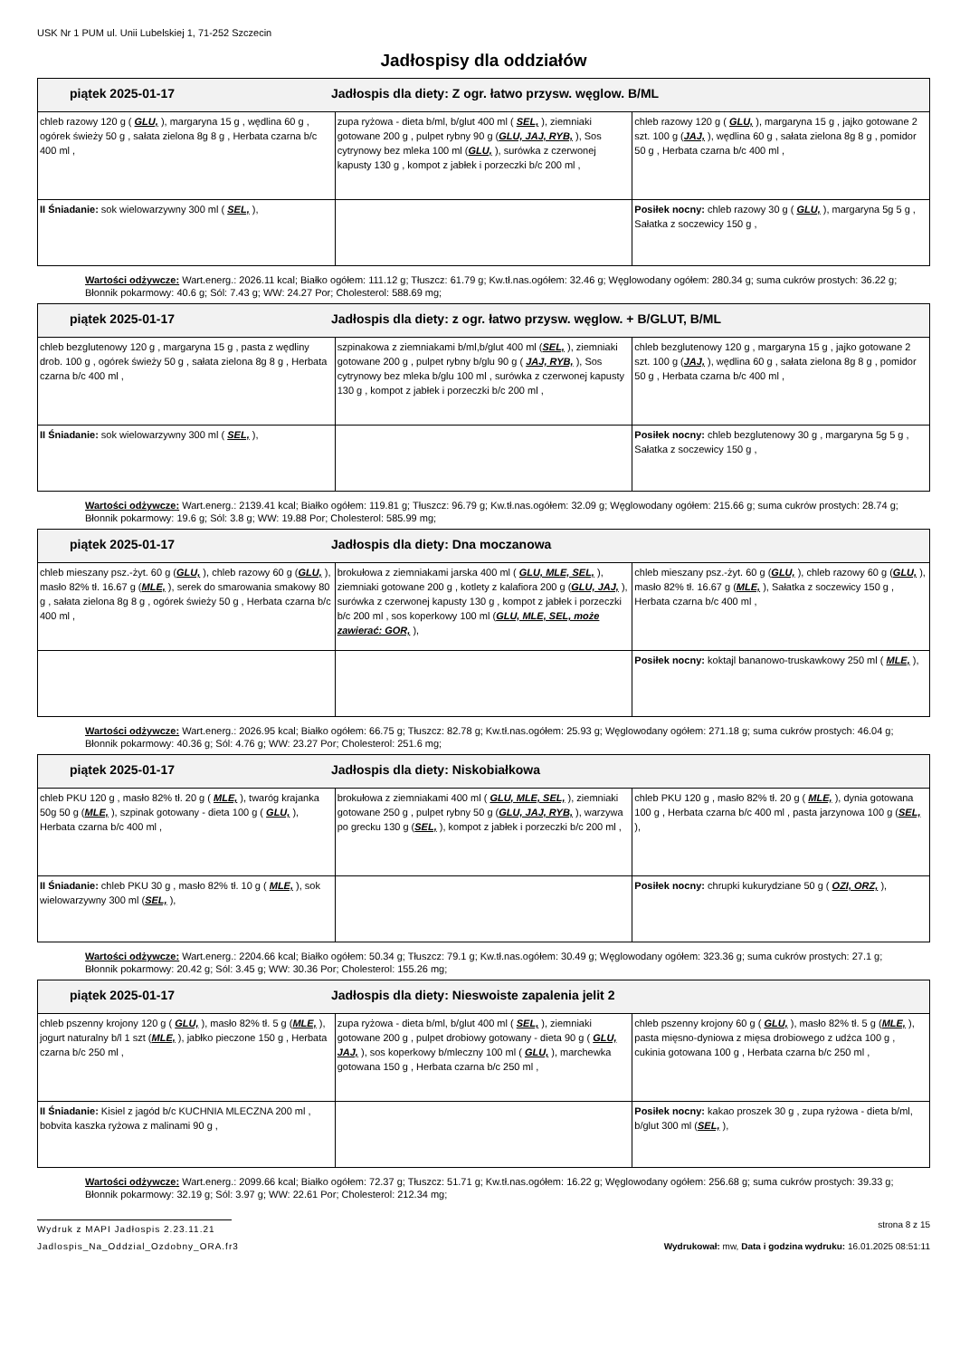USK Nr 1 PUM ul. Unii Lubelskiej 1, 71-252 Szczecin
Jadłospisy dla oddziałów
| piątek 2025-01-17 Jadłospis dla diety: Z ogr. łatwo przysw. węglow. B/ML | | |
| --- | --- | --- |
| chleb razowy 120 g ( GLU, ), margaryna 15 g , wędlina 60 g , ogórek świeży 50 g , sałata zielona 8g 8 g , Herbata czarna b/c 400 ml , | zupa ryżowa - dieta b/ml, b/glut 400 ml ( SEL, ), ziemniaki gotowane 200 g , pulpet rybny 90 g ( GLU, JAJ, RYB, ), Sos cytrynowy bez mleka 100 ml ( GLU, ), surówka z czerwonej kapusty 130 g , kompot z jabłek i porzeczki b/c 200 ml , | chleb razowy 120 g ( GLU, ), margaryna 15 g , jajko gotowane 2 szt. 100 g ( JAJ, ), wędlina 60 g , sałata zielona 8g 8 g , pomidor 50 g , Herbata czarna b/c 400 ml , |
| II Śniadanie: sok wielowarzywny 300 ml ( SEL, ), | | Posiłek nocny: chleb razowy 30 g ( GLU, ), margaryna 5g 5 g , Sałatka z soczewicy 150 g , |
Wartości odżywcze: Wart.energ.: 2026.11 kcal; Białko ogółem: 111.12 g; Tłuszcz: 61.79 g; Kw.tł.nas.ogółem: 32.46 g; Węglowodany ogółem: 280.34 g; suma cukrów prostych: 36.22 g; Błonnik pokarmowy: 40.6 g; Sól: 7.43 g; WW: 24.27 Por; Cholesterol: 588.69 mg;
| piątek 2025-01-17 Jadłospis dla diety: z ogr. łatwo przysw. węglow. + B/GLUT, B/ML | | |
| --- | --- | --- |
| chleb bezglutenowy 120 g , margaryna 15 g , pasta z wędliny drob. 100 g , ogórek świeży 50 g , sałata zielona 8g 8 g , Herbata czarna b/c 400 ml , | szpinakowa z ziemniakami b/ml,b/glut 400 ml ( SEL, ), ziemniaki gotowane 200 g , pulpet rybny b/glu 90 g ( JAJ, RYB, ), Sos cytrynowy bez mleka b/glu 100 ml , surówka z czerwonej kapusty 130 g , kompot z jabłek i porzeczki b/c 200 ml , | chleb bezglutenowy 120 g , margaryna 15 g , jajko gotowane 2 szt. 100 g ( JAJ, ), wędlina 60 g , sałata zielona 8g 8 g , pomidor 50 g , Herbata czarna b/c 400 ml , |
| II Śniadanie: sok wielowarzywny 300 ml ( SEL, ), | | Posiłek nocny: chleb bezglutenowy 30 g , margaryna 5g 5 g , Sałatka z soczewicy 150 g , |
Wartości odżywcze: Wart.energ.: 2139.41 kcal; Białko ogółem: 119.81 g; Tłuszcz: 96.79 g; Kw.tł.nas.ogółem: 32.09 g; Węglowodany ogółem: 215.66 g; suma cukrów prostych: 28.74 g; Błonnik pokarmowy: 19.6 g; Sól: 3.8 g; WW: 19.88 Por; Cholesterol: 585.99 mg;
| piątek 2025-01-17 Jadłospis dla diety: Dna moczanowa | | |
| --- | --- | --- |
| chleb mieszany psz.-żyt. 60 g ( GLU, ), chleb razowy 60 g ( GLU, ), masło 82% tł. 16.67 g ( MLE, ), serek do smarowania smakowy 80 g , sałata zielona 8g 8 g , ogórek świeży 50 g , Herbata czarna b/c 400 ml , | brokułowa z ziemniakami jarska 400 ml ( GLU, MLE, SEL, ), ziemniaki gotowane 200 g , kotlety z kalafiora 200 g ( GLU, JAJ, ), surówka z czerwonej kapusty 130 g , kompot z jabłek i porzeczki b/c 200 ml , sos koperkowy 100 ml ( GLU, MLE, SEL, może zawierać: GOR, ), | chleb mieszany psz.-żyt. 60 g ( GLU, ), chleb razowy 60 g ( GLU, ), masło 82% tł. 16.67 g ( MLE, ), Sałatka z soczewicy 150 g , Herbata czarna b/c 400 ml , |
| | | Posiłek nocny: koktajl bananowo-truskawkowy 250 ml ( MLE, ), |
Wartości odżywcze: Wart.energ.: 2026.95 kcal; Białko ogółem: 66.75 g; Tłuszcz: 82.78 g; Kw.tł.nas.ogółem: 25.93 g; Węglowodany ogółem: 271.18 g; suma cukrów prostych: 46.04 g; Błonnik pokarmowy: 40.36 g; Sól: 4.76 g; WW: 23.27 Por; Cholesterol: 251.6 mg;
| piątek 2025-01-17 Jadłospis dla diety: Niskobiałkowa | | |
| --- | --- | --- |
| chleb PKU 120 g , masło 82% tł. 20 g ( MLE, ), twaróg krajanka 50g 50 g ( MLE, ), szpinak gotowany - dieta 100 g ( GLU, ), Herbata czarna b/c 400 ml , | brokułowa z ziemniakami 400 ml ( GLU, MLE, SEL, ), ziemniaki gotowane 250 g , pulpet rybny 50 g ( GLU, JAJ, RYB, ), warzywa po grecku 130 g ( SEL, ), kompot z jabłek i porzeczki b/c 200 ml , | chleb PKU 120 g , masło 82% tł. 20 g ( MLE, ), dynia gotowana 100 g , Herbata czarna b/c 400 ml , pasta jarzynowa 100 g ( SEL, ), |
| II Śniadanie: chleb PKU 30 g , masło 82% tł. 10 g ( MLE, ), sok wielowarzywny 300 ml ( SEL, ), | | Posiłek nocny: chrupki kukurydziane 50 g ( OZI, ORZ, ), |
Wartości odżywcze: Wart.energ.: 2204.66 kcal; Białko ogółem: 50.34 g; Tłuszcz: 79.1 g; Kw.tł.nas.ogółem: 30.49 g; Węglowodany ogółem: 323.36 g; suma cukrów prostych: 27.1 g; Błonnik pokarmowy: 20.42 g; Sól: 3.45 g; WW: 30.36 Por; Cholesterol: 155.26 mg;
| piątek 2025-01-17 Jadłospis dla diety: Nieswoiste zapalenia jelit 2 | | |
| --- | --- | --- |
| chleb pszenny krojony 120 g ( GLU, ), masło 82% tł. 5 g ( MLE, ), jogurt naturalny b/l 1 szt ( MLE, ), jabłko pieczone 150 g , Herbata czarna b/c 250 ml , | zupa ryżowa - dieta b/ml, b/glut 400 ml ( SEL, ), ziemniaki gotowane 200 g , pulpet drobiowy gotowany - dieta 90 g ( GLU, JAJ, ), sos koperkowy b/mleczny 100 ml ( GLU, ), marchewka gotowana 150 g , Herbata czarna b/c 250 ml , | chleb pszenny krojony 60 g ( GLU, ), masło 82% tł. 5 g ( MLE, ), pasta mięsno-dyniowa z mięsa drobiowego z udźca 100 g , cukinia gotowana 100 g , Herbata czarna b/c 250 ml , |
| II Śniadanie: Kisiel z jagód b/c KUCHNIA MLECZNA 200 ml , bobvita kaszka ryżowa z malinami 90 g , | | Posiłek nocny: kakao proszek 30 g , zupa ryżowa - dieta b/ml, b/glut 300 ml ( SEL, ), |
Wartości odżywcze: Wart.energ.: 2099.66 kcal; Białko ogółem: 72.37 g; Tłuszcz: 51.71 g; Kw.tł.nas.ogółem: 16.22 g; Węglowodany ogółem: 256.68 g; suma cukrów prostych: 39.33 g; Błonnik pokarmowy: 32.19 g; Sól: 3.97 g; WW: 22.61 Por; Cholesterol: 212.34 mg;
Wydruk z MAPI Jadłospis 2.23.11.21
strona 8 z 15
Jadlospis_Na_Oddzial_Ozdobny_ORA.fr3
Wydrukował: mw, Data i godzina wydruku: 16.01.2025 08:51:11